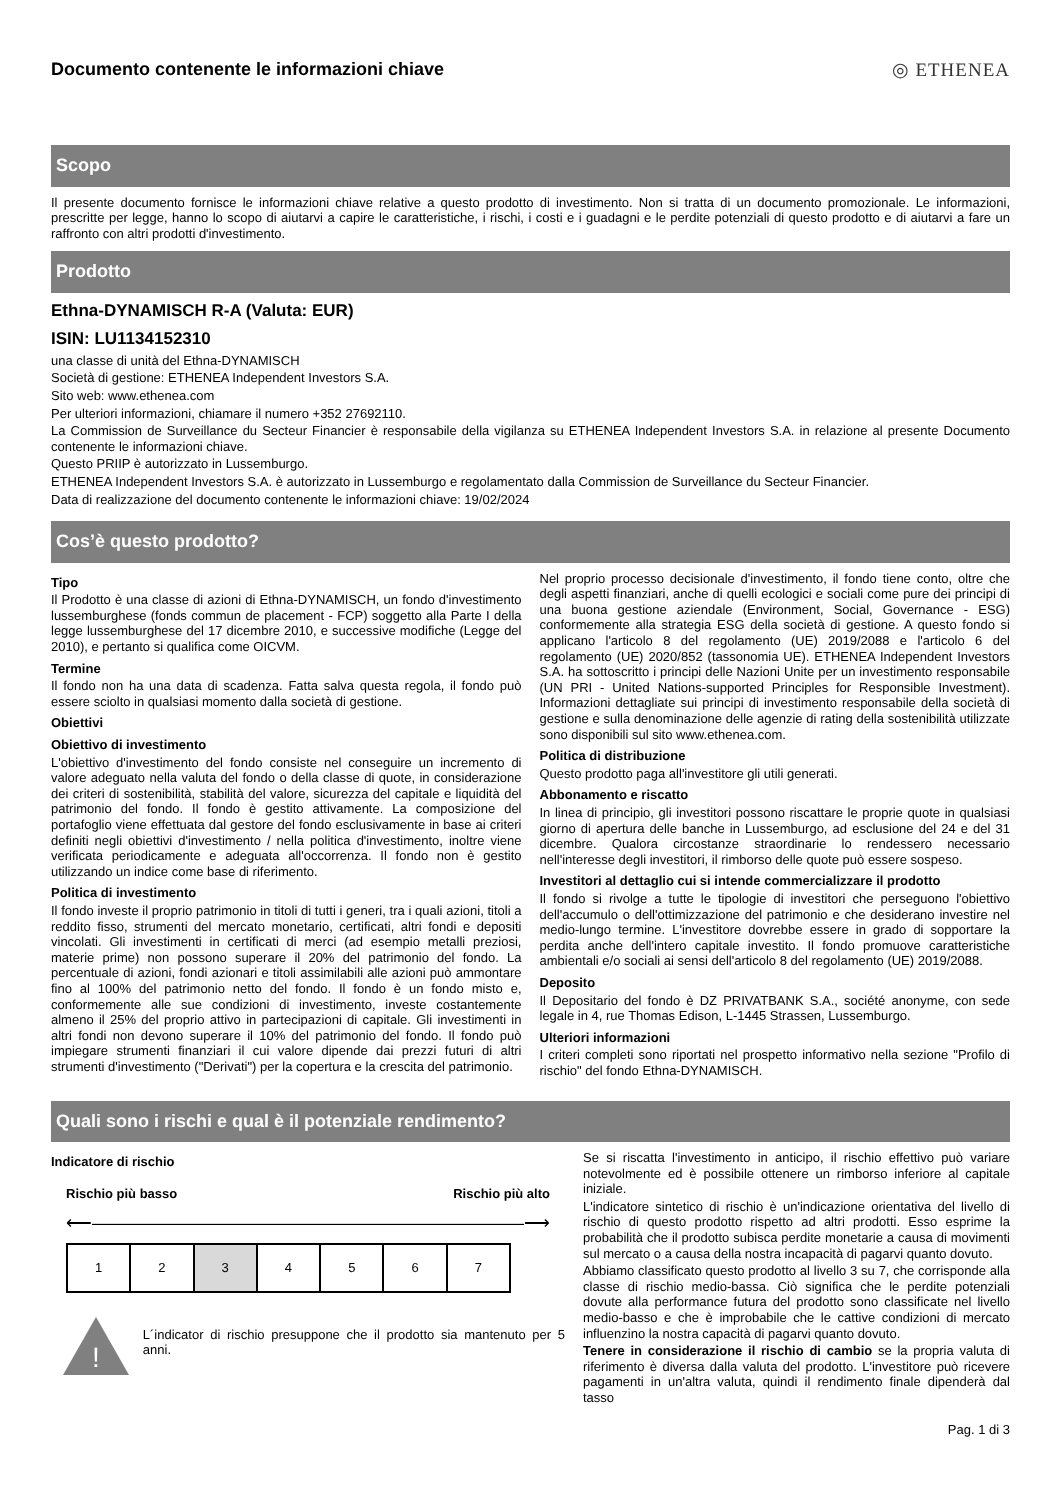Documento contenente le informazioni chiave
◎ ETHENEA
Scopo
Il presente documento fornisce le informazioni chiave relative a questo prodotto di investimento. Non si tratta di un documento promozionale. Le informazioni, prescritte per legge, hanno lo scopo di aiutarvi a capire le caratteristiche, i rischi, i costi e i guadagni e le perdite potenziali di questo prodotto e di aiutarvi a fare un raffronto con altri prodotti d'investimento.
Prodotto
Ethna-DYNAMISCH R-A (Valuta: EUR)
ISIN: LU1134152310
una classe di unità del Ethna-DYNAMISCH
Società di gestione: ETHENEA Independent Investors S.A.
Sito web: www.ethenea.com
Per ulteriori informazioni, chiamare il numero +352 27692110.
La Commission de Surveillance du Secteur Financier è responsabile della vigilanza su ETHENEA Independent Investors S.A. in relazione al presente Documento contenente le informazioni chiave.
Questo PRIIP è autorizzato in Lussemburgo.
ETHENEA Independent Investors S.A. è autorizzato in Lussemburgo e regolamentato dalla Commission de Surveillance du Secteur Financier.
Data di realizzazione del documento contenente le informazioni chiave: 19/02/2024
Cos’è questo prodotto?
Tipo
Il Prodotto è una classe di azioni di Ethna-DYNAMISCH, un fondo d'investimento lussemburghese (fonds commun de placement - FCP) soggetto alla Parte I della legge lussemburghese del 17 dicembre 2010, e successive modifiche (Legge del 2010), e pertanto si qualifica come OICVM.
Termine
Il fondo non ha una data di scadenza. Fatta salva questa regola, il fondo può essere sciolto in qualsiasi momento dalla società di gestione.
Obiettivi
Obiettivo di investimento
L'obiettivo d'investimento del fondo consiste nel conseguire un incremento di valore adeguato nella valuta del fondo o della classe di quote, in considerazione dei criteri di sostenibilità, stabilità del valore, sicurezza del capitale e liquidità del patrimonio del fondo. Il fondo è gestito attivamente. La composizione del portafoglio viene effettuata dal gestore del fondo esclusivamente in base ai criteri definiti negli obiettivi d'investimento / nella politica d'investimento, inoltre viene verificata periodicamente e adeguata all'occorrenza. Il fondo non è gestito utilizzando un indice come base di riferimento.
Politica di investimento
Il fondo investe il proprio patrimonio in titoli di tutti i generi, tra i quali azioni, titoli a reddito fisso, strumenti del mercato monetario, certificati, altri fondi e depositi vincolati. Gli investimenti in certificati di merci (ad esempio metalli preziosi, materie prime) non possono superare il 20% del patrimonio del fondo. La percentuale di azioni, fondi azionari e titoli assimilabili alle azioni può ammontare fino al 100% del patrimonio netto del fondo. Il fondo è un fondo misto e, conformemente alle sue condizioni di investimento, investe costantemente almeno il 25% del proprio attivo in partecipazioni di capitale. Gli investimenti in altri fondi non devono superare il 10% del patrimonio del fondo. Il fondo può impiegare strumenti finanziari il cui valore dipende dai prezzi futuri di altri strumenti d'investimento ("Derivati") per la copertura e la crescita del patrimonio.
Nel proprio processo decisionale d'investimento, il fondo tiene conto, oltre che degli aspetti finanziari, anche di quelli ecologici e sociali come pure dei principi di una buona gestione aziendale (Environment, Social, Governance - ESG) conformemente alla strategia ESG della società di gestione. A questo fondo si applicano l'articolo 8 del regolamento (UE) 2019/2088 e l'articolo 6 del regolamento (UE) 2020/852 (tassonomia UE). ETHENEA Independent Investors S.A. ha sottoscritto i principi delle Nazioni Unite per un investimento responsabile (UN PRI - United Nations-supported Principles for Responsible Investment). Informazioni dettagliate sui principi di investimento responsabile della società di gestione e sulla denominazione delle agenzie di rating della sostenibilità utilizzate sono disponibili sul sito www.ethenea.com.
Politica di distribuzione
Questo prodotto paga all'investitore gli utili generati.
Abbonamento e riscatto
In linea di principio, gli investitori possono riscattare le proprie quote in qualsiasi giorno di apertura delle banche in Lussemburgo, ad esclusione del 24 e del 31 dicembre. Qualora circostanze straordinarie lo rendessero necessario nell'interesse degli investitori, il rimborso delle quote può essere sospeso.
Investitori al dettaglio cui si intende commercializzare il prodotto
Il fondo si rivolge a tutte le tipologie di investitori che perseguono l'obiettivo dell'accumulo o dell'ottimizzazione del patrimonio e che desiderano investire nel medio-lungo termine. L'investitore dovrebbe essere in grado di sopportare la perdita anche dell'intero capitale investito. Il fondo promuove caratteristiche ambientali e/o sociali ai sensi dell'articolo 8 del regolamento (UE) 2019/2088.
Deposito
Il Depositario del fondo è DZ PRIVATBANK S.A., société anonyme, con sede legale in 4, rue Thomas Edison, L-1445 Strassen, Lussemburgo.
Ulteriori informazioni
I criteri completi sono riportati nel prospetto informativo nella sezione "Profilo di rischio" del fondo Ethna-DYNAMISCH.
Quali sono i rischi e qual è il potenziale rendimento?
Indicatore di rischio
Rischio più basso Rischio più alto
⟵――――――――――――――――――――――――⟶
| 1 | 2 | 3 | 4 | 5 | 6 | 7 |
!
L´indicator di rischio presuppone che il prodotto sia mantenuto per 5 anni.
Se si riscatta l'investimento in anticipo, il rischio effettivo può variare notevolmente ed è possibile ottenere un rimborso inferiore al capitale iniziale.
L'indicatore sintetico di rischio è un'indicazione orientativa del livello di rischio di questo prodotto rispetto ad altri prodotti. Esso esprime la probabilità che il prodotto subisca perdite monetarie a causa di movimenti sul mercato o a causa della nostra incapacità di pagarvi quanto dovuto.
Abbiamo classificato questo prodotto al livello 3 su 7, che corrisponde alla classe di rischio medio-bassa. Ciò significa che le perdite potenziali dovute alla performance futura del prodotto sono classificate nel livello medio-basso e che è improbabile che le cattive condizioni di mercato influenzino la nostra capacità di pagarvi quanto dovuto.
Tenere in considerazione il rischio di cambio se la propria valuta di riferimento è diversa dalla valuta del prodotto. L'investitore può ricevere pagamenti in un'altra valuta, quindi il rendimento finale dipenderà dal tasso
Pag. 1 di 3